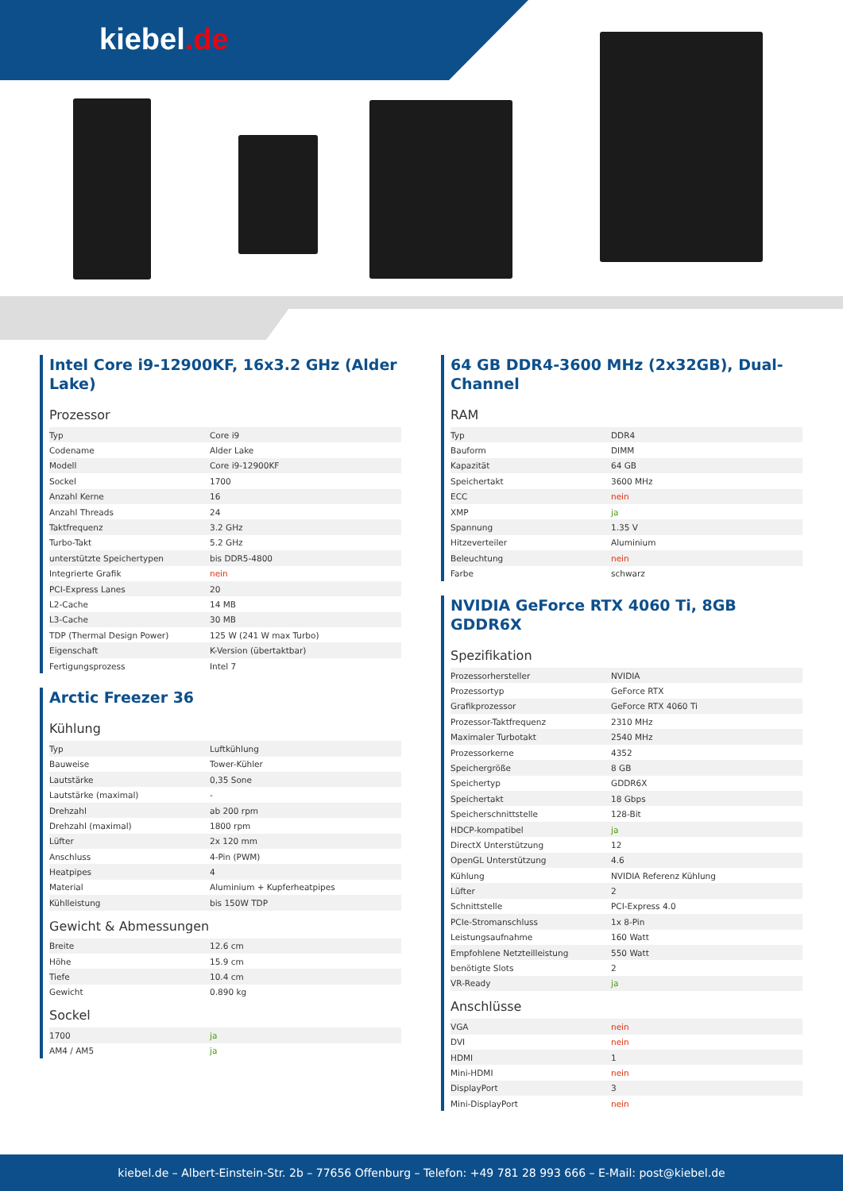kiebel.de
Intel Core i9-12900KF, 16x3.2 GHz (Alder Lake)
Prozessor
| Typ | Core i9 |
| Codename | Alder Lake |
| Modell | Core i9-12900KF |
| Sockel | 1700 |
| Anzahl Kerne | 16 |
| Anzahl Threads | 24 |
| Taktfrequenz | 3.2 GHz |
| Turbo-Takt | 5.2 GHz |
| unterstützte Speichertypen | bis DDR5-4800 |
| Integrierte Grafik | nein |
| PCI-Express Lanes | 20 |
| L2-Cache | 14 MB |
| L3-Cache | 30 MB |
| TDP (Thermal Design Power) | 125 W (241 W max Turbo) |
| Eigenschaft | K-Version (übertaktbar) |
| Fertigungsprozess | Intel 7 |
Arctic Freezer 36
Kühlung
| Typ | Luftkühlung |
| Bauweise | Tower-Kühler |
| Lautstärke | 0,35 Sone |
| Lautstärke (maximal) | - |
| Drehzahl | ab 200 rpm |
| Drehzahl (maximal) | 1800 rpm |
| Lüfter | 2x 120 mm |
| Anschluss | 4-Pin (PWM) |
| Heatpipes | 4 |
| Material | Aluminium + Kupferheatpipes |
| Kühlleistung | bis 150W TDP |
Gewicht & Abmessungen
| Breite | 12.6 cm |
| Höhe | 15.9 cm |
| Tiefe | 10.4 cm |
| Gewicht | 0.890 kg |
Sockel
| 1700 | ja |
| AM4 / AM5 | ja |
64 GB DDR4-3600 MHz (2x32GB), Dual-Channel
RAM
| Typ | DDR4 |
| Bauform | DIMM |
| Kapazität | 64 GB |
| Speichertakt | 3600 MHz |
| ECC | nein |
| XMP | ja |
| Spannung | 1.35 V |
| Hitzeverteiler | Aluminium |
| Beleuchtung | nein |
| Farbe | schwarz |
NVIDIA GeForce RTX 4060 Ti, 8GB GDDR6X
Spezifikation
| Prozessorhersteller | NVIDIA |
| Prozessortyp | GeForce RTX |
| Grafikprozessor | GeForce RTX 4060 Ti |
| Prozessor-Taktfrequenz | 2310 MHz |
| Maximaler Turbotakt | 2540 MHz |
| Prozessorkerne | 4352 |
| Speichergröße | 8 GB |
| Speichertyp | GDDR6X |
| Speichertakt | 18 Gbps |
| Speicherschnittstelle | 128-Bit |
| HDCP-kompatibel | ja |
| DirectX Unterstützung | 12 |
| OpenGL Unterstützung | 4.6 |
| Kühlung | NVIDIA Referenz Kühlung |
| Lüfter | 2 |
| Schnittstelle | PCI-Express 4.0 |
| PCIe-Stromanschluss | 1x 8-Pin |
| Leistungsaufnahme | 160 Watt |
| Empfohlene Netzteilleistung | 550 Watt |
| benötigte Slots | 2 |
| VR-Ready | ja |
Anschlüsse
| VGA | nein |
| DVI | nein |
| HDMI | 1 |
| Mini-HDMI | nein |
| DisplayPort | 3 |
| Mini-DisplayPort | nein |
kiebel.de – Albert-Einstein-Str. 2b – 77656 Offenburg – Telefon: +49 781 28 993 666 – E-Mail: post@kiebel.de